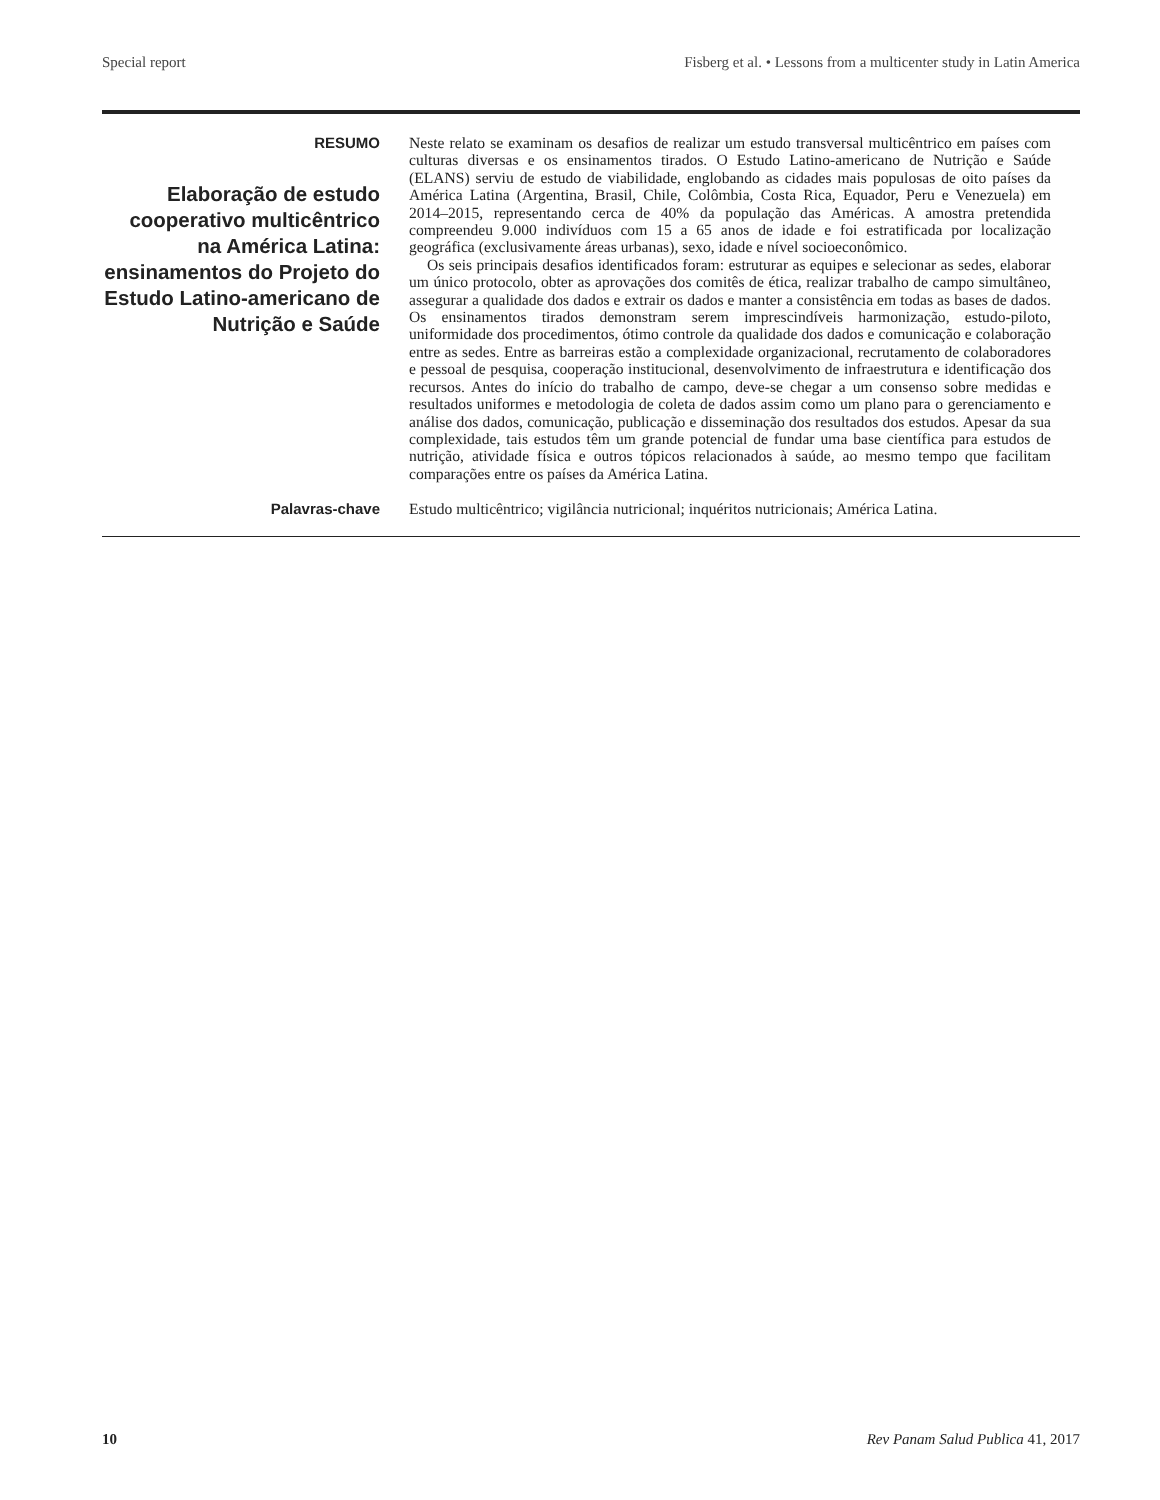Special report Fisberg et al. • Lessons from a multicenter study in Latin America
RESUMO
Elaboração de estudo cooperativo multicêntrico na América Latina: ensinamentos do Projeto do Estudo Latino-americano de Nutrição e Saúde
Neste relato se examinam os desafios de realizar um estudo transversal multicêntrico em países com culturas diversas e os ensinamentos tirados. O Estudo Latino-americano de Nutrição e Saúde (ELANS) serviu de estudo de viabilidade, englobando as cidades mais populosas de oito países da América Latina (Argentina, Brasil, Chile, Colômbia, Costa Rica, Equador, Peru e Venezuela) em 2014–2015, representando cerca de 40% da população das Américas. A amostra pretendida compreendeu 9.000 indivíduos com 15 a 65 anos de idade e foi estratificada por localização geográfica (exclusivamente áreas urbanas), sexo, idade e nível socioeconômico.
Os seis principais desafios identificados foram: estruturar as equipes e selecionar as sedes, elaborar um único protocolo, obter as aprovações dos comitês de ética, realizar trabalho de campo simultâneo, assegurar a qualidade dos dados e extrair os dados e manter a consistência em todas as bases de dados. Os ensinamentos tirados demonstram serem imprescindíveis harmonização, estudo-piloto, uniformidade dos procedimentos, ótimo controle da qualidade dos dados e comunicação e colaboração entre as sedes. Entre as barreiras estão a complexidade organizacional, recrutamento de colaboradores e pessoal de pesquisa, cooperação institucional, desenvolvimento de infraestrutura e identificação dos recursos. Antes do início do trabalho de campo, deve-se chegar a um consenso sobre medidas e resultados uniformes e metodologia de coleta de dados assim como um plano para o gerenciamento e análise dos dados, comunicação, publicação e disseminação dos resultados dos estudos. Apesar da sua complexidade, tais estudos têm um grande potencial de fundar uma base científica para estudos de nutrição, atividade física e outros tópicos relacionados à saúde, ao mesmo tempo que facilitam comparações entre os países da América Latina.
Palavras-chave
Estudo multicêntrico; vigilância nutricional; inquéritos nutricionais; América Latina.
10 Rev Panam Salud Publica 41, 2017